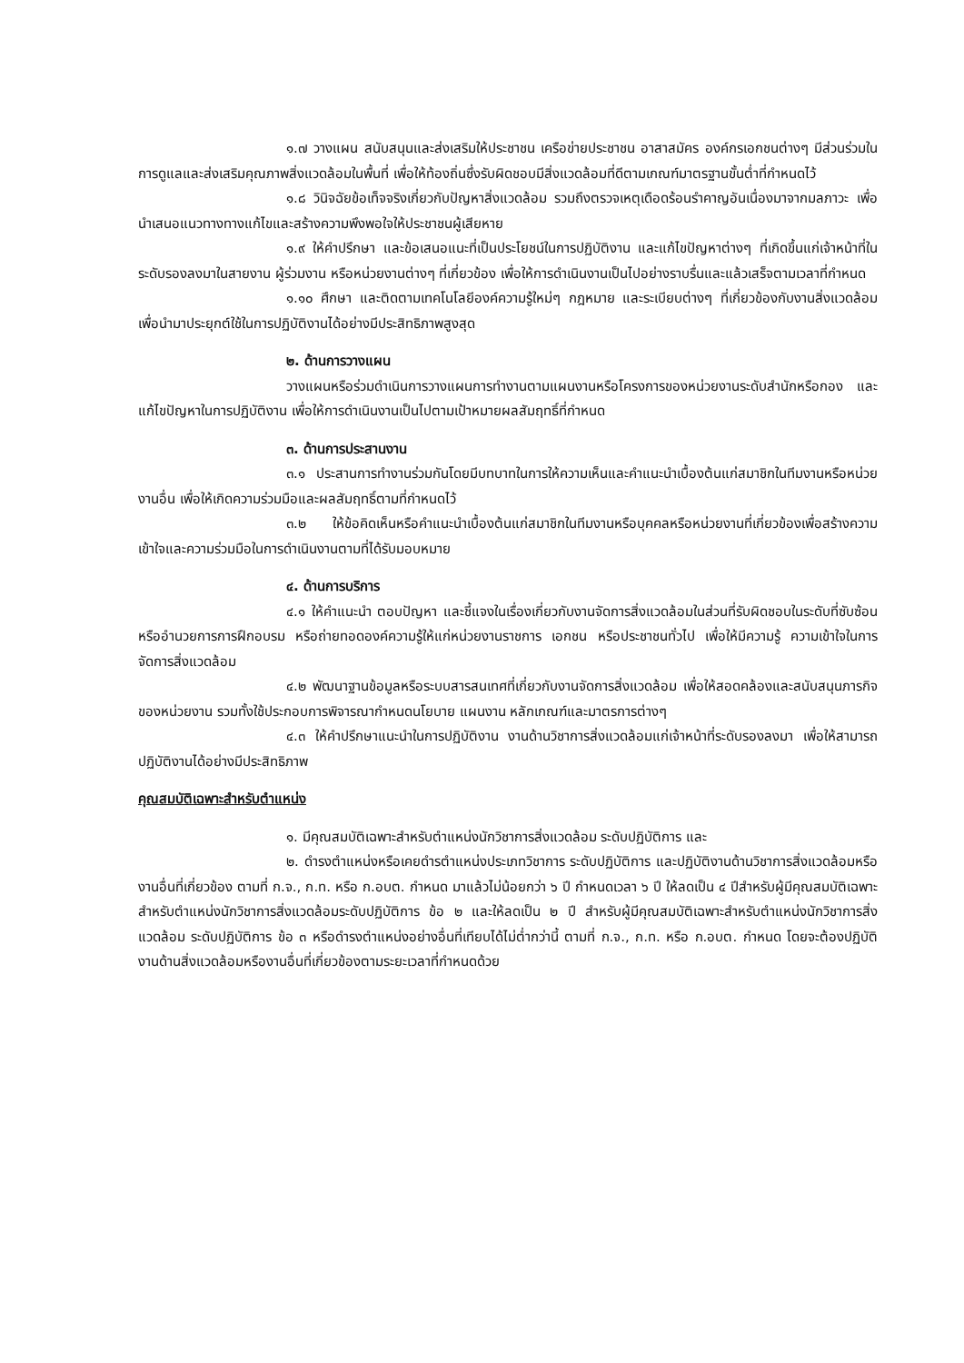๑.๗ วางแผน สนับสนุนและส่งเสริมให้ประชาชน เครือข่ายประชาชน อาสาสมัคร องค์กรเอกชนต่างๆ มีส่วนร่วมในการดูแลและส่งเสริมคุณภาพสิ่งแวดล้อมในพื้นที่ เพื่อให้ท้องถิ่นซึ่งรับผิดชอบมีสิ่งแวดล้อมที่ดีตามเกณฑ์มาตรฐานขั้นต่ำที่กำหนดไว้
๑.๘ วินิจฉัยข้อเท็จจริงเกี่ยวกับปัญหาสิ่งแวดล้อม รวมถึงตรวจเหตุเดือดร้อนรำคาญอันเนื่องมาจากมลภาวะ เพื่อนำเสนอแนวทางทางแก้ไขและสร้างความพึงพอใจให้ประชาชนผู้เสียหาย
๑.๙ ให้คำปรึกษา และข้อเสนอแนะที่เป็นประโยชน์ในการปฏิบัติงาน และแก้ไขปัญหาต่างๆ ที่เกิดขึ้นแก่เจ้าหน้าที่ในระดับรองลงมาในสายงาน ผู้ร่วมงาน หรือหน่วยงานต่างๆ ที่เกี่ยวข้อง เพื่อให้การดำเนินงานเป็นไปอย่างราบรื่นและแล้วเสร็จตามเวลาที่กำหนด
๑.๑๐ ศึกษา และติดตามเทคโนโลยีองค์ความรู้ใหม่ๆ กฎหมาย และระเบียบต่างๆ ที่เกี่ยวข้องกับงานสิ่งแวดล้อม เพื่อนำมาประยุกต์ใช้ในการปฏิบัติงานได้อย่างมีประสิทธิภาพสูงสุด
๒. ด้านการวางแผน
วางแผนหรือร่วมดำเนินการวางแผนการทำงานตามแผนงานหรือโครงการของหน่วยงานระดับสำนักหรือกอง และแก้ไขปัญหาในการปฏิบัติงาน เพื่อให้การดำเนินงานเป็นไปตามเป้าหมายผลสัมฤทธิ์ที่กำหนด
๓. ด้านการประสานงาน
๓.๑ ประสานการทำงานร่วมกันโดยมีบทบาทในการให้ความเห็นและคำแนะนำเบื้องต้นแก่สมาชิกในทีมงานหรือหน่วยงานอื่น เพื่อให้เกิดความร่วมมือและผลสัมฤทธิ์ตามที่กำหนดไว้
๓.๒ ให้ข้อคิดเห็นหรือคำแนะนำเบื้องต้นแก่สมาชิกในทีมงานหรือบุคคลหรือหน่วยงานที่เกี่ยวข้องเพื่อสร้างความเข้าใจและความร่วมมือในการดำเนินงานตามที่ได้รับมอบหมาย
๔. ด้านการบริการ
๔.๑ ให้คำแนะนำ ตอบปัญหา และชี้แจงในเรื่องเกี่ยวกับงานจัดการสิ่งแวดล้อมในส่วนที่รับผิดชอบในระดับที่ซับซ้อน หรืออำนวยการการฝึกอบรม หรือถ่ายทอดองค์ความรู้ให้แก่หน่วยงานราชการ เอกชน หรือประชาชนทั่วไป เพื่อให้มีความรู้ ความเข้าใจในการจัดการสิ่งแวดล้อม
๔.๒ พัฒนาฐานข้อมูลหรือระบบสารสนเทศที่เกี่ยวกับงานจัดการสิ่งแวดล้อม เพื่อให้สอดคล้องและสนับสนุนภารกิจของหน่วยงาน รวมทั้งใช้ประกอบการพิจารณากำหนดนโยบาย แผนงาน หลักเกณฑ์และมาตรการต่างๆ
๔.๓ ให้คำปรึกษาแนะนำในการปฏิบัติงาน งานด้านวิชาการสิ่งแวดล้อมแก่เจ้าหน้าที่ระดับรองลงมา เพื่อให้สามารถปฏิบัติงานได้อย่างมีประสิทธิภาพ
คุณสมบัติเฉพาะสำหรับตำแหน่ง
๑. มีคุณสมบัติเฉพาะสำหรับตำแหน่งนักวิชาการสิ่งแวดล้อม ระดับปฏิบัติการ และ
๒. ดำรงตำแหน่งหรือเคยดำรตำแหน่งประเภทวิชาการ ระดับปฏิบัติการ และปฏิบัติงานด้านวิชาการสิ่งแวดล้อมหรืองานอื่นที่เกี่ยวข้อง ตามที่ ก.จ., ก.ท. หรือ ก.อบต. กำหนด มาแล้วไม่น้อยกว่า ๖ ปี กำหนดเวลา ๖ ปี ให้ลดเป็น ๔ ปีสำหรับผู้มีคุณสมบัติเฉพาะสำหรับตำแหน่งนักวิชาการสิ่งแวดล้อมระดับปฏิบัติการ ข้อ ๒ และให้ลดเป็น ๒ ปี สำหรับผู้มีคุณสมบัติเฉพาะสำหรับตำแหน่งนักวิชาการสิ่งแวดล้อม ระดับปฏิบัติการ ข้อ ๓ หรือดำรงตำแหน่งอย่างอื่นที่เทียบได้ไม่ต่ำกว่านี้ ตามที่ ก.จ., ก.ท. หรือ ก.อบต. กำหนด โดยจะต้องปฏิบัติงานด้านสิ่งแวดล้อมหรืองานอื่นที่เกี่ยวข้องตามระยะเวลาที่กำหนดด้วย